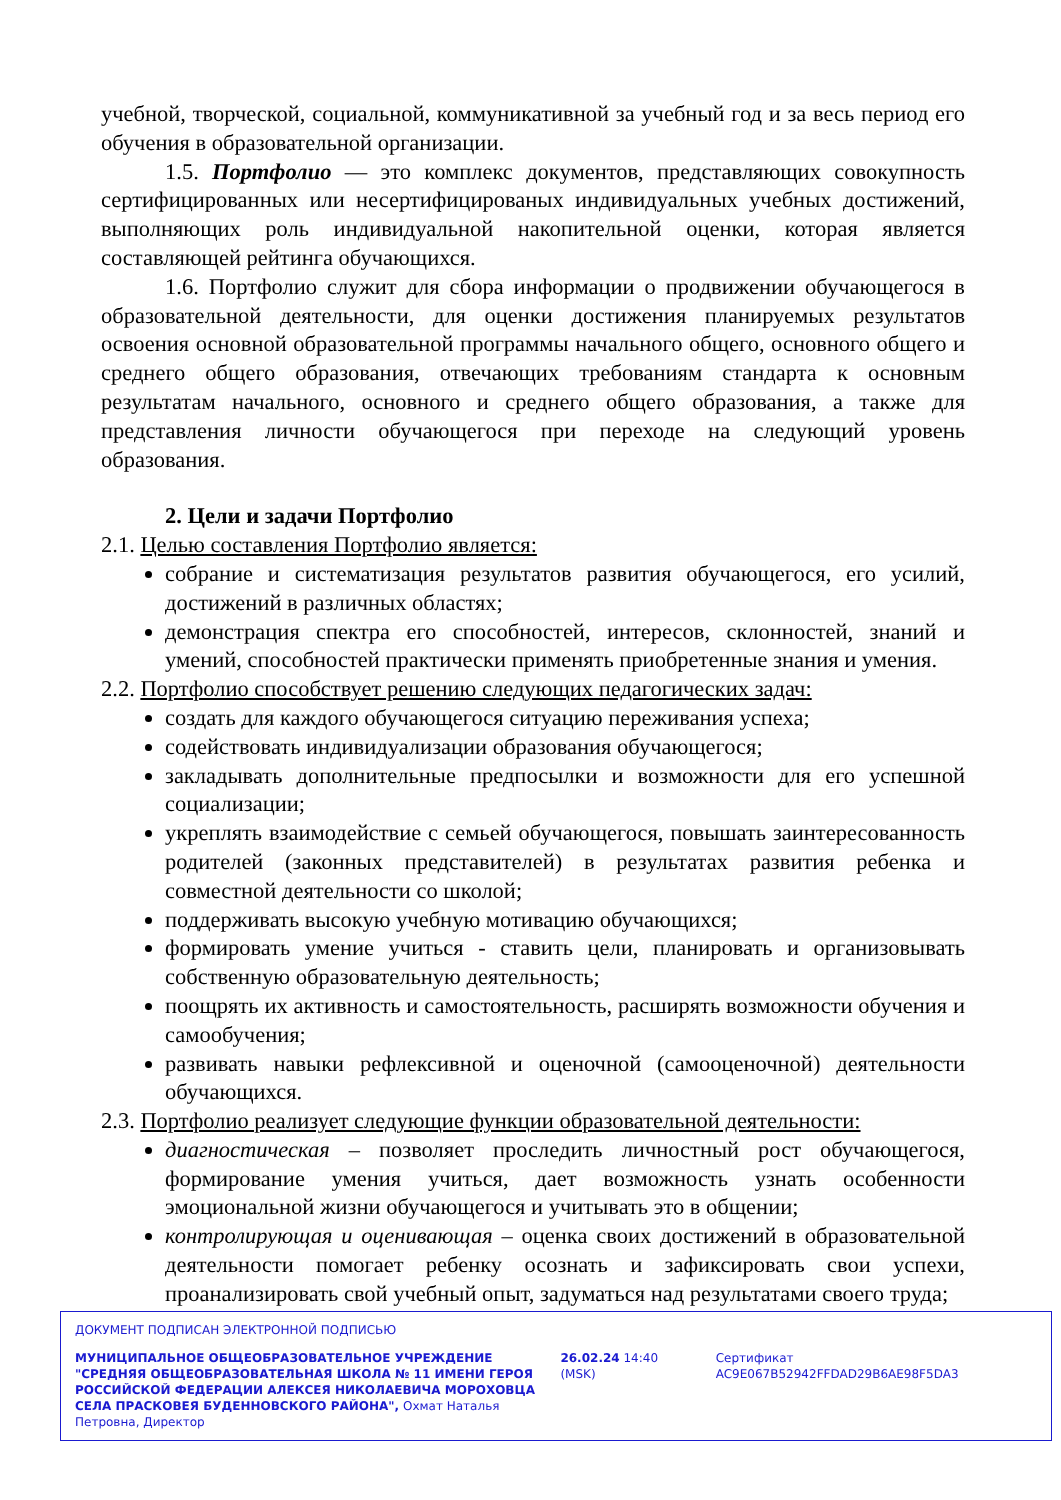учебной, творческой, социальной, коммуникативной за учебный год и за весь период его обучения в образовательной организации.
1.5. Портфолио — это комплекс документов, представляющих совокупность сертифицированных или несертифицированых индивидуальных учебных достижений, выполняющих роль индивидуальной накопительной оценки, которая является составляющей рейтинга обучающихся.
1.6. Портфолио служит для сбора информации о продвижении обучающегося в образовательной деятельности, для оценки достижения планируемых результатов освоения основной образовательной программы начального общего, основного общего и среднего общего образования, отвечающих требованиям стандарта к основным результатам начального, основного и среднего общего образования, а также для представления личности обучающегося при переходе на следующий уровень образования.
2. Цели и задачи Портфолио
2.1. Целью составления Портфолио является:
собрание и систематизация результатов развития обучающегося, его усилий, достижений в различных областях;
демонстрация спектра его способностей, интересов, склонностей, знаний и умений, способностей практически применять приобретенные знания и умения.
2.2. Портфолио способствует решению следующих педагогических задач:
создать для каждого обучающегося ситуацию переживания успеха;
содействовать индивидуализации образования обучающегося;
закладывать дополнительные предпосылки и возможности для его успешной социализации;
укреплять взаимодействие с семьей обучающегося, повышать заинтересованность родителей (законных представителей) в результатах развития ребенка и совместной деятельности со школой;
поддерживать высокую учебную мотивацию обучающихся;
формировать умение учиться - ставить цели, планировать и организовывать собственную образовательную деятельность;
поощрять их активность и самостоятельность, расширять возможности обучения и самообучения;
развивать навыки рефлексивной и оценочной (самооценочной) деятельности обучающихся.
2.3. Портфолио реализует следующие функции образовательной деятельности:
диагностическая – позволяет проследить личностный рост обучающегося, формирование умения учиться, дает возможность узнать особенности эмоциональной жизни обучающегося и учитывать это в общении;
контролирующая и оценивающая – оценка своих достижений в образовательной деятельности помогает ребенку осознать и зафиксировать свои успехи, проанализировать свой учебный опыт, задуматься над результатами своего труда;
ДОКУМЕНТ ПОДПИСАН ЭЛЕКТРОННОЙ ПОДПИСЬЮ
МУНИЦИПАЛЬНОЕ ОБЩЕОБРАЗОВАТЕЛЬНОЕ УЧРЕЖДЕНИЕ "СРЕДНЯЯ ОБЩЕОБРАЗОВАТЕЛЬНАЯ ШКОЛА № 11 ИМЕНИ ГЕРОЯ РОССИЙСКОЙ ФЕДЕРАЦИИ АЛЕКСЕЯ НИКОЛАЕВИЧА МОРОХОВЦА СЕЛА ПРАСКОВЕЯ БУДЕННОВСКОГО РАЙОНА", Охмат Наталья Петровна, Директор
26.02.24 14:40 (MSK) Сертификат AC9E067B52942FFDAD29B6AE98F5DA3